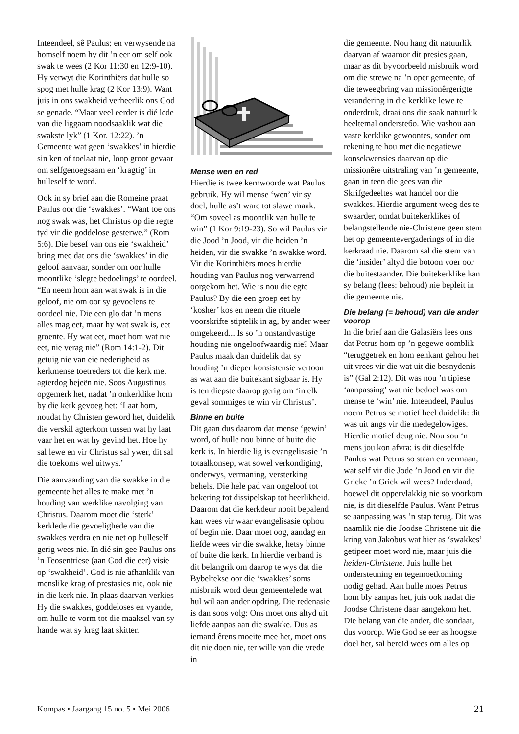Inteendeel, sê Paulus; en verwysende na homself noem hy dit ’n eer om self ook swak te wees (2 Kor 11:30 en 12:9-10). Hy verwyt die Korinthiërs dat hulle so spog met hulle krag (2 Kor 13:9). Want juis in ons swakheid verheerlik ons God se genade. “Maar veel eerder is dié lede van die liggaam noodsaaklik wat die swakste lyk” (1 Kor. 12:22). ’n Gemeente wat geen ‘swakkes’ in hierdie sin ken of toelaat nie, loop groot gevaar om selfgenoegsaam en ‘kragtig’ in hulleself te word.
Ook in sy brief aan die Romeine praat Paulus oor die ‘swakkes’. “Want toe ons nog swak was, het Christus op die regte tyd vir die goddelose gesterwe.” (Rom 5:6). Die besef van ons eie ‘swakheid’ bring mee dat ons die ‘swakkes’ in die geloof aanvaar, sonder om oor hulle moontlike ‘slegte bedoelings’ te oordeel. “En neem hom aan wat swak is in die geloof, nie om oor sy gevoelens te oordeel nie. Die een glo dat ’n mens alles mag eet, maar hy wat swak is, eet groente. Hy wat eet, moet hom wat nie eet, nie verag nie” (Rom 14:1-2). Dit getuig nie van eie nederigheid as kerkmense toetreders tot die kerk met agterdog bejeën nie. Soos Augustinus opgemerk het, nadat ’n onkerklike hom by die kerk gevoeg het: ‘Laat hom, noudat hy Christen geword het, duidelik die verskil agterkom tussen wat hy laat vaar het en wat hy gevind het. Hoe hy sal lewe en vir Christus sal ywer, dit sal die toekoms wel uitwys.’
Die aanvaarding van die swakke in die gemeente het alles te make met ’n houding van werklike navolging van Christus. Daarom moet die ‘sterk’ kerklede die gevoelighede van die swakkes verdra en nie net op hulleself gerig wees nie. In dié sin gee Paulus ons ’n Teosentriese (aan God die eer) visie op ‘swakheid’. God is nie afhanklik van menslike krag of prestasies nie, ook nie in die kerk nie. In plaas daarvan verkies Hy die swakkes, goddeloses en vyande, om hulle te vorm tot die maaksel van sy hande wat sy krag laat skitter.
Mense wen en red
Hierdie is twee kernwoorde wat Paulus gebruik. Hy wil mense ‘wen’ vir sy doel, hulle as’t ware tot slawe maak. “Om soveel as moontlik van hulle te win” (1 Kor 9:19-23). So wil Paulus vir die Jood ’n Jood, vir die heiden ’n heiden, vir die swakke ’n swakke word. Vir die Korinthiërs moes hierdie houding van Paulus nog verwarrend oorgekom het. Wie is nou die egte Paulus? By die een groep eet hy ‘kosher’ kos en neem die rituele voorskrifte stiptelik in ag, by ander weer omgekeerd... Is so ’n onstandvastige houding nie ongeloofwaardig nie? Maar Paulus maak dan duidelik dat sy houding ’n dieper konsistensie vertoon as wat aan die buitekant sigbaar is. Hy is ten diepste daarop gerig om ‘in elk geval sommiges te win vir Christus’.
Binne en buite
Dit gaan dus daarom dat mense ‘gewin’ word, of hulle nou binne of buite die kerk is. In hierdie lig is evangelisasie ’n totaalkonsep, wat sowel verkondiging, onderwys, vermaning, versterking behels. Die hele pad van ongeloof tot bekering tot dissipelskap tot heerlikheid. Daarom dat die kerkdeur nooit bepalend kan wees vir waar evangelisasie ophou of begin nie. Daar moet oog, aandag en liefde wees vir die swakke, hetsy binne of buite die kerk. In hierdie verband is dit belangrik om daarop te wys dat die Bybeltekse oor die ‘swakkes’ soms misbruik word deur gemeentelede wat hul wil aan ander opdring. Die redenasie is dan soos volg: Ons moet ons altyd uit liefde aanpas aan die swakke. Dus as iemand êrens moeite mee het, moet ons dit nie doen nie, ter wille van die vrede in
die gemeente. Nou hang dit natuurlik daarvan af waaroor dit presies gaan, maar as dit byvoorbeeld misbruik word om die strewe na ’n oper gemeente, of die teweegbring van missionêrgerigte verandering in die kerklike lewe te onderdruk, draai ons die saak natuurlik heeltemal ondersteбо. Wie vashou aan vaste kerklike gewoontes, sonder om rekening te hou met die negatiewe konsekwensies daarvan op die missionêre uitstraling van ’n gemeente, gaan in teen die gees van die Skrifgedeeltes wat handel oor die swakkes. Hierdie argument weeg des te swaarder, omdat buitekerklikes of belangstellende nie-Christene geen stem het op gemeentevergaderings of in die kerkraad nie. Daarom sal die stem van die ‘insider’ altyd die botoon voer oor die buitestaander. Die buitekerklike kan sy belang (lees: behoud) nie bepleit in die gemeente nie.
Die belang (= behoud) van die ander voorop
In die brief aan die Galasiërs lees ons dat Petrus hom op ’n gegewe oomblik “teruggetrek en hom eenkant gehou het uit vrees vir die wat uit die besnydenis is” (Gal 2:12). Dit was nou ’n tipiese ‘aanpassing’ wat nie bedoel was om mense te ‘win’ nie. Inteendeel, Paulus noem Petrus se motief heel duidelik: dit was uit angs vir die medegelowiges. Hierdie motief deug nie. Nou sou ‘n mens jou kon afvra: is dit dieselfde Paulus wat Petrus so staan en vermaan, wat self vir die Jode ’n Jood en vir die Grieke ’n Griek wil wees? Inderdaad, hoewel dit oppervlakkig nie so voorkom nie, is dit dieselfde Paulus. Want Petrus se aanpassing was ’n stap terug. Dit was naamlik nie die Joodse Christene uit die kring van Jakobus wat hier as ‘swakkes’ getipeer moet word nie, maar juis die heiden-Christene. Juis hulle het ondersteuning en tegemoetkoming nodig gehad. Aan hulle moes Petrus hom bly aanpas het, juis ook nadat die Joodse Christene daar aangekom het. Die belang van die ander, die sondaar, dus voorop. Wie God se eer as hoogste doel het, sal bereid wees om alles op
Kompas • Jaargang 15 no. 5 • Mei 2006 21